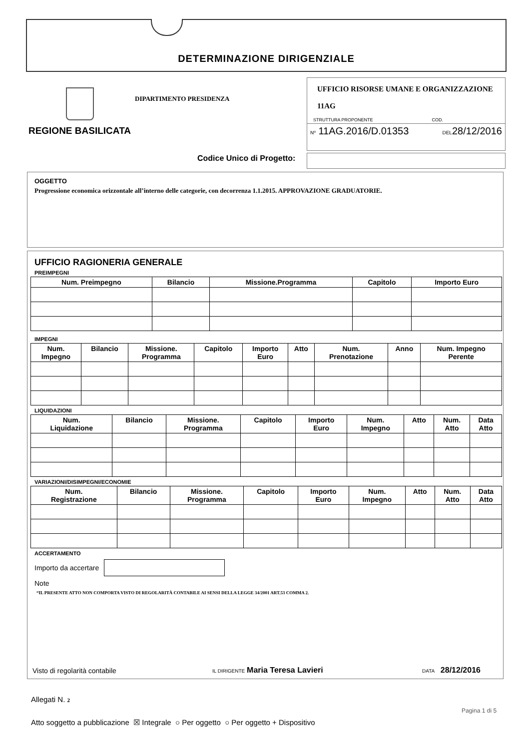DETERMINAZIONE DIRIGENZIALE
REGIONE BASILICATA
DIPARTIMENTO PRESIDENZA
UFFICIO RISORSE UMANE E ORGANIZZAZIONE
11AG
STRUTTURA PROPONENTE COD.
Nº 11AG.2016/D.01353 DEL28/12/2016
Codice Unico di Progetto:
OGGETTO
Progressione economica orizzontale all’interno delle categorie, con decorrenza 1.1.2015. APPROVAZIONE GRADUATORIE.
UFFICIO RAGIONERIA GENERALE
PREIMPEGNI
| Num. Preimpegno | Bilancio | Missione.Programma | Capitolo | Importo Euro |
| --- | --- | --- | --- | --- |
IMPEGNI
| Num. Impegno | Bilancio | Missione. Programma | Capitolo | Importo Euro | Atto | Num. Prenotazione | Anno | Num. Impegno Perente |
| --- | --- | --- | --- | --- | --- | --- | --- | --- |
LIQUIDAZIONI
| Num. Liquidazione | Bilancio | Missione. Programma | Capitolo | Importo Euro | Num. Impegno | Atto | Num. Atto | Data Atto |
| --- | --- | --- | --- | --- | --- | --- | --- | --- |
VARIAZIONI/DISIMPEGNI/ECONOMIE
| Num. Registrazione | Bilancio | Missione. Programma | Capitolo | Importo Euro | Num. Impegno | Atto | Num. Atto | Data Atto |
| --- | --- | --- | --- | --- | --- | --- | --- | --- |
ACCERTAMENTO
Importo da accertare
Note
“IL PRESENTE ATTO NON COMPORTA VISTO DI REGOLARITÀ CONTABILE AI SENSI DELLA LEGGE 34/2001 ART.53 COMMA 2.
Visto di regolarità contabile IL DIRIGENTE Maria Teresa Lavieri DATA 28/12/2016
Allegati N. 2
Pagina 1 di 5
Atto soggetto a pubblicazione ☒ Integrale ○ Per oggetto ○ Per oggetto + Dispositivo